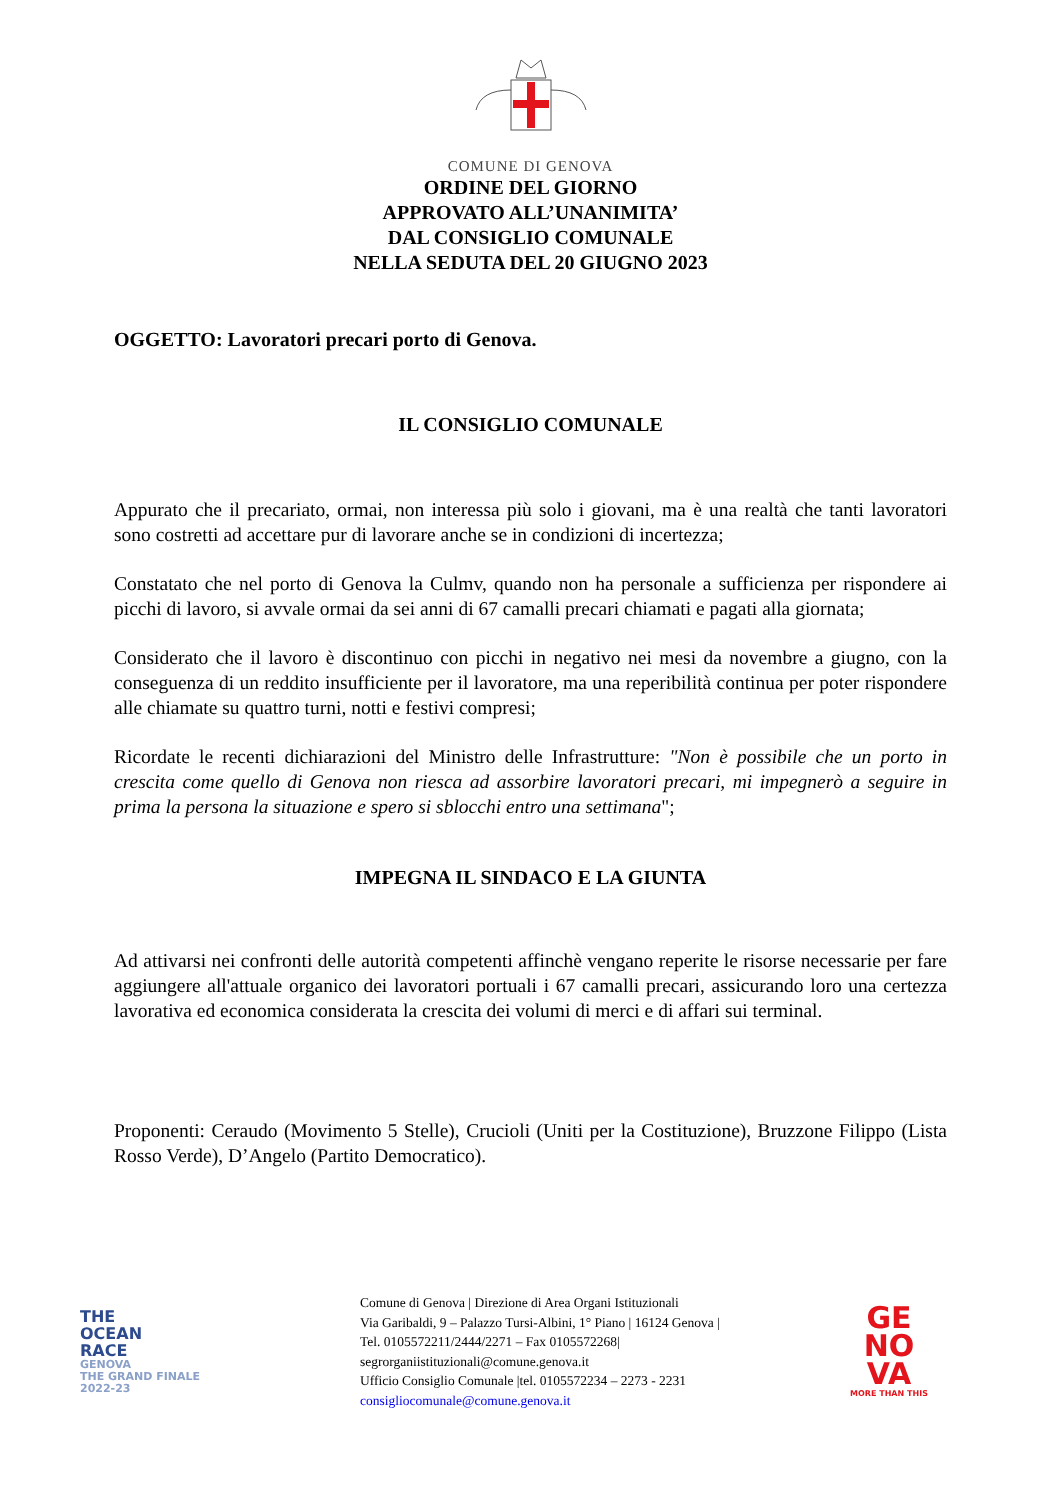COMUNE DI GENOVA
ORDINE DEL GIORNO
APPROVATO ALL’UNANIMITA’
DAL CONSIGLIO COMUNALE
NELLA SEDUTA DEL 20 GIUGNO 2023
OGGETTO: Lavoratori precari porto di Genova.
IL CONSIGLIO COMUNALE
Appurato che il precariato, ormai, non interessa più solo i giovani, ma è una realtà che tanti lavoratori sono costretti ad accettare pur di lavorare anche se in condizioni di incertezza;
Constatato che nel porto di Genova la Culmv, quando non ha personale a sufficienza per rispondere ai picchi di lavoro, si avvale ormai da sei anni di 67 camalli precari chiamati e pagati alla giornata;
Considerato che il lavoro è discontinuo con picchi in negativo nei mesi da novembre a giugno, con la conseguenza di un reddito insufficiente per il lavoratore, ma una reperibilità continua per poter rispondere alle chiamate su quattro turni, notti e festivi compresi;
Ricordate le recenti dichiarazioni del Ministro delle Infrastrutture: "Non è possibile che un porto in crescita come quello di Genova non riesca ad assorbire lavoratori precari, mi impegnerò a seguire in prima la persona la situazione e spero si sblocchi entro una settimana";
IMPEGNA IL SINDACO E LA GIUNTA
Ad attivarsi nei confronti delle autorità competenti affinchè vengano reperite le risorse necessarie per fare aggiungere all'attuale organico dei lavoratori portuali i 67 camalli precari, assicurando loro una certezza lavorativa ed economica considerata la crescita dei volumi di merci e di affari sui terminal.
Proponenti: Ceraudo (Movimento 5 Stelle), Crucioli (Uniti per la Costituzione), Bruzzone Filippo (Lista Rosso Verde), D’Angelo (Partito Democratico).
THE
OCEAN
RACE
GENOVA
THE GRAND FINALE
2022-23
Comune di Genova | Direzione di Area Organi Istituzionali
Via Garibaldi, 9 – Palazzo Tursi-Albini, 1° Piano | 16124 Genova |
Tel. 0105572211/2444/2271 – Fax 0105572268|
segrorganiistituzionali@comune.genova.it
Ufficio Consiglio Comunale |tel. 0105572234 – 2273 - 2231
consigliocomunale@comune.genova.it
GE
NO
VA
MORE THAN THIS